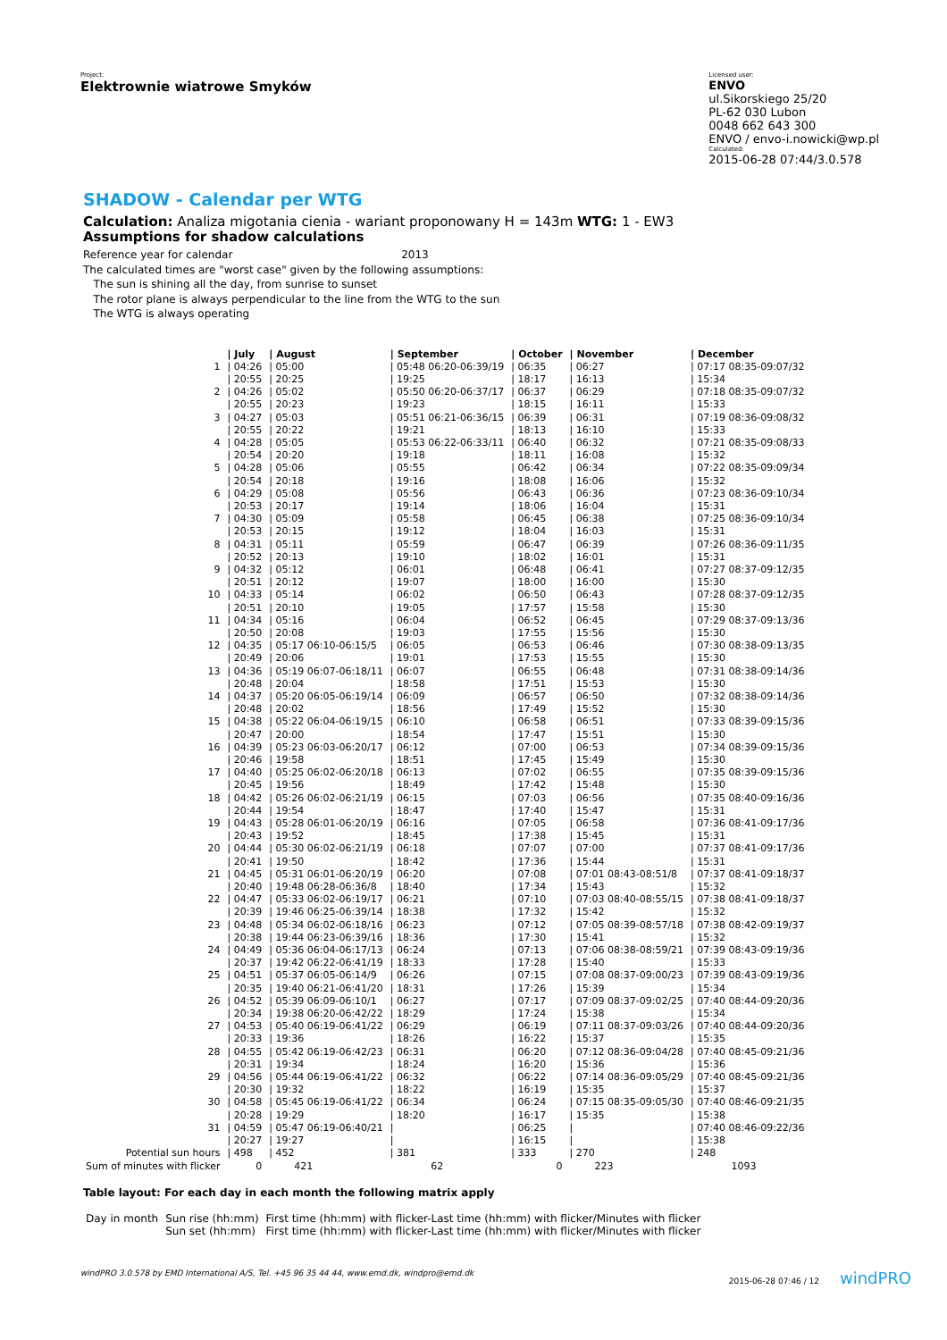Project:
Elektrownie wiatrowe Smyków
Licensed user:
ENVO
ul.Sikorskiego 25/20
PL-62 030 Lubon
0048 662 643 300
ENVO / envo-i.nowicki@wp.pl
Calculated:
2015-06-28 07:44/3.0.578
SHADOW - Calendar per WTG
Calculation: Analiza migotania cienia - wariant proponowany H = 143m WTG: 1 - EW3
Assumptions for shadow calculations
Reference year for calendar 2013
The calculated times are "worst case" given by the following assumptions:
The sun is shining all the day, from sunrise to sunset
The rotor plane is always perpendicular to the line from the WTG to the sun
The WTG is always operating
| | / July | / August | / September | / October | / November | / December |
| --- | --- | --- | --- | --- | --- | --- |
| 1 | / 04:26 | / 05:00 | / 05:48 06:20-06:39/19 | / 06:35 | / 06:27 | / 07:17 08:35-09:07/32 |
| | / 20:55 | / 20:25 | / 19:25 | / 18:17 | / 16:13 | / 15:34 |
| 2 | / 04:26 | / 05:02 | / 05:50 06:20-06:37/17 | / 06:37 | / 06:29 | / 07:18 08:35-09:07/32 |
| | / 20:55 | / 20:23 | / 19:23 | / 18:15 | / 16:11 | / 15:33 |
| 3 | / 04:27 | / 05:03 | / 05:51 06:21-06:36/15 | / 06:39 | / 06:31 | / 07:19 08:36-09:08/32 |
| | / 20:55 | / 20:22 | / 19:21 | / 18:13 | / 16:10 | / 15:33 |
| 4 | / 04:28 | / 05:05 | / 05:53 06:22-06:33/11 | / 06:40 | / 06:32 | / 07:21 08:35-09:08/33 |
| | / 20:54 | / 20:20 | / 19:18 | / 18:11 | / 16:08 | / 15:32 |
| 5 | / 04:28 | / 05:06 | / 05:55 | / 06:42 | / 06:34 | / 07:22 08:35-09:09/34 |
| | / 20:54 | / 20:18 | / 19:16 | / 18:08 | / 16:06 | / 15:32 |
| 6 | / 04:29 | / 05:08 | / 05:56 | / 06:43 | / 06:36 | / 07:23 08:36-09:10/34 |
| | / 20:53 | / 20:17 | / 19:14 | / 18:06 | / 16:04 | / 15:31 |
| 7 | / 04:30 | / 05:09 | / 05:58 | / 06:45 | / 06:38 | / 07:25 08:36-09:10/34 |
| | / 20:53 | / 20:15 | / 19:12 | / 18:04 | / 16:03 | / 15:31 |
| 8 | / 04:31 | / 05:11 | / 05:59 | / 06:47 | / 06:39 | / 07:26 08:36-09:11/35 |
| | / 20:52 | / 20:13 | / 19:10 | / 18:02 | / 16:01 | / 15:31 |
| 9 | / 04:32 | / 05:12 | / 06:01 | / 06:48 | / 06:41 | / 07:27 08:37-09:12/35 |
| | / 20:51 | / 20:12 | / 19:07 | / 18:00 | / 16:00 | / 15:30 |
| 10 | / 04:33 | / 05:14 | / 06:02 | / 06:50 | / 06:43 | / 07:28 08:37-09:12/35 |
| | / 20:51 | / 20:10 | / 19:05 | / 17:57 | / 15:58 | / 15:30 |
| 11 | / 04:34 | / 05:16 | / 06:04 | / 06:52 | / 06:45 | / 07:29 08:37-09:13/36 |
| | / 20:50 | / 20:08 | / 19:03 | / 17:55 | / 15:56 | / 15:30 |
| 12 | / 04:35 | / 05:17 06:10-06:15/5 | / 06:05 | / 06:53 | / 06:46 | / 07:30 08:38-09:13/35 |
| | / 20:49 | / 20:06 | / 19:01 | / 17:53 | / 15:55 | / 15:30 |
| 13 | / 04:36 | / 05:19 06:07-06:18/11 | / 06:07 | / 06:55 | / 06:48 | / 07:31 08:38-09:14/36 |
| | / 20:48 | / 20:04 | / 18:58 | / 17:51 | / 15:53 | / 15:30 |
| 14 | / 04:37 | / 05:20 06:05-06:19/14 | / 06:09 | / 06:57 | / 06:50 | / 07:32 08:38-09:14/36 |
| | / 20:48 | / 20:02 | / 18:56 | / 17:49 | / 15:52 | / 15:30 |
| 15 | / 04:38 | / 05:22 06:04-06:19/15 | / 06:10 | / 06:58 | / 06:51 | / 07:33 08:39-09:15/36 |
| | / 20:47 | / 20:00 | / 18:54 | / 17:47 | / 15:51 | / 15:30 |
| 16 | / 04:39 | / 05:23 06:03-06:20/17 | / 06:12 | / 07:00 | / 06:53 | / 07:34 08:39-09:15/36 |
| | / 20:46 | / 19:58 | / 18:51 | / 17:45 | / 15:49 | / 15:30 |
| 17 | / 04:40 | / 05:25 06:02-06:20/18 | / 06:13 | / 07:02 | / 06:55 | / 07:35 08:39-09:15/36 |
| | / 20:45 | / 19:56 | / 18:49 | / 17:42 | / 15:48 | / 15:30 |
| 18 | / 04:42 | / 05:26 06:02-06:21/19 | / 06:15 | / 07:03 | / 06:56 | / 07:35 08:40-09:16/36 |
| | / 20:44 | / 19:54 | / 18:47 | / 17:40 | / 15:47 | / 15:31 |
| 19 | / 04:43 | / 05:28 06:01-06:20/19 | / 06:16 | / 07:05 | / 06:58 | / 07:36 08:41-09:17/36 |
| | / 20:43 | / 19:52 | / 18:45 | / 17:38 | / 15:45 | / 15:31 |
| 20 | / 04:44 | / 05:30 06:02-06:21/19 | / 06:18 | / 07:07 | / 07:00 | / 07:37 08:41-09:17/36 |
| | / 20:41 | / 19:50 | / 18:42 | / 17:36 | / 15:44 | / 15:31 |
| 21 | / 04:45 | / 05:31 06:01-06:20/19 | / 06:20 | / 07:08 | / 07:01 08:43-08:51/8 | / 07:37 08:41-09:18/37 |
| | / 20:40 | / 19:48 06:28-06:36/8 | / 18:40 | / 17:34 | / 15:43 | / 15:32 |
| 22 | / 04:47 | / 05:33 06:02-06:19/17 | / 06:21 | / 07:10 | / 07:03 08:40-08:55/15 | / 07:38 08:41-09:18/37 |
| | / 20:39 | / 19:46 06:25-06:39/14 | / 18:38 | / 17:32 | / 15:42 | / 15:32 |
| 23 | / 04:48 | / 05:34 06:02-06:18/16 | / 06:23 | / 07:12 | / 07:05 08:39-08:57/18 | / 07:38 08:42-09:19/37 |
| | / 20:38 | / 19:44 06:23-06:39/16 | / 18:36 | / 17:30 | / 15:41 | / 15:32 |
| 24 | / 04:49 | / 05:36 06:04-06:17/13 | / 06:24 | / 07:13 | / 07:06 08:38-08:59/21 | / 07:39 08:43-09:19/36 |
| | / 20:37 | / 19:42 06:22-06:41/19 | / 18:33 | / 17:28 | / 15:40 | / 15:33 |
| 25 | / 04:51 | / 05:37 06:05-06:14/9 | / 06:26 | / 07:15 | / 07:08 08:37-09:00/23 | / 07:39 08:43-09:19/36 |
| | / 20:35 | / 19:40 06:21-06:41/20 | / 18:31 | / 17:26 | / 15:39 | / 15:34 |
| 26 | / 04:52 | / 05:39 06:09-06:10/1 | / 06:27 | / 07:17 | / 07:09 08:37-09:02/25 | / 07:40 08:44-09:20/36 |
| | / 20:34 | / 19:38 06:20-06:42/22 | / 18:29 | / 17:24 | / 15:38 | / 15:34 |
| 27 | / 04:53 | / 05:40 06:19-06:41/22 | / 06:29 | / 06:19 | / 07:11 08:37-09:03/26 | / 07:40 08:44-09:20/36 |
| | / 20:33 | / 19:36 | / 18:26 | / 16:22 | / 15:37 | / 15:35 |
| 28 | / 04:55 | / 05:42 06:19-06:42/23 | / 06:31 | / 06:20 | / 07:12 08:36-09:04/28 | / 07:40 08:45-09:21/36 |
| | / 20:31 | / 19:34 | / 18:24 | / 16:20 | / 15:36 | / 15:36 |
| 29 | / 04:56 | / 05:44 06:19-06:41/22 | / 06:32 | / 06:22 | / 07:14 08:36-09:05/29 | / 07:40 08:45-09:21/36 |
| | / 20:30 | / 19:32 | / 18:22 | / 16:19 | / 15:35 | / 15:37 |
| 30 | / 04:58 | / 05:45 06:19-06:41/22 | / 06:34 | / 06:24 | / 07:15 08:35-09:05/30 | / 07:40 08:46-09:21/35 |
| | / 20:28 | / 19:29 | / 18:20 | / 16:17 | / 15:35 | / 15:38 |
| 31 | / 04:59 | / 05:47 06:19-06:40/21 | / | / 06:25 | / | / 07:40 08:46-09:22/36 |
| | / 20:27 | / 19:27 | / | / 16:15 | / | / 15:38 |
| Potential sun hours | / 498 | / 452 | / 381 | / 333 | / 270 | / 248 |
| Sum of minutes with flicker | 0 | 421 | 62 | 0 | 223 | 1093 |
Table layout: For each day in each month the following matrix apply
| Day in month | Sun rise (hh:mm) | First time (hh:mm) with flicker-Last time (hh:mm) with flicker/Minutes with flicker |
| | Sun set (hh:mm) | First time (hh:mm) with flicker-Last time (hh:mm) with flicker/Minutes with flicker |
windPRO 3.0.578 by EMD International A/S, Tel. +45 96 35 44 44, www.emd.dk, windpro@emd.dk 2015-06-28 07:46 / 12 windPRO